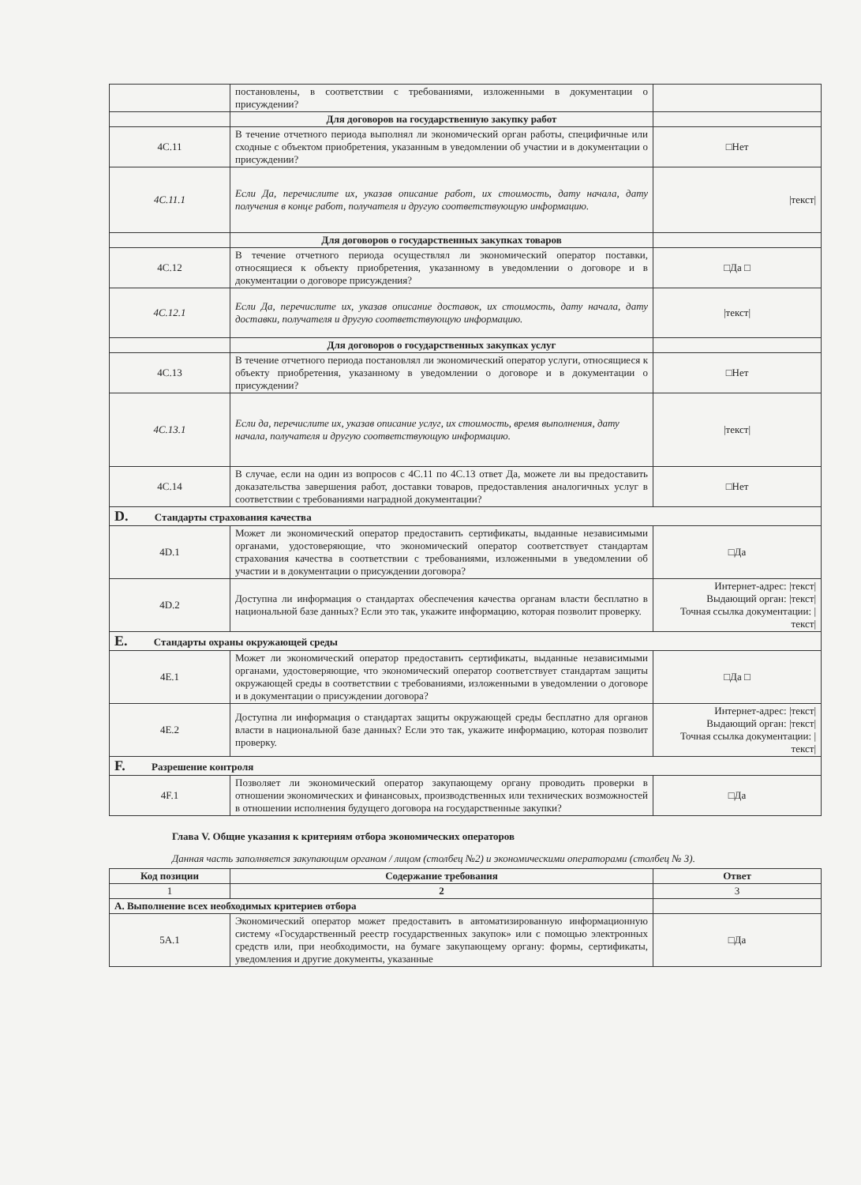| | постановлены, в соответствии с требованиями, изложенными в документации о присуждении? | |
| | Для договоров на государственную закупку работ | |
| 4C.11 | В течение отчетного периода выполнял ли экономический орган работы, специфичные или сходные с объектом приобретения, указанным в уведомлении об участии и в документации о присуждении? | □Нет |
| 4C.11.1 | Если Да, перечислите их, указав описание работ, их стоимость, дату начала, дату получения в конце работ, получателя и другую соответствующую информацию. | /текст/ |
| | Для договоров о государственных закупках товаров | |
| 4C.12 | В течение отчетного периода осуществлял ли экономический оператор поставки, относящиеся к объекту приобретения, указанному в уведомлении о договоре и в документации о договоре присуждения? | □Да □ |
| 4C.12.1 | Если Да, перечислите их, указав описание доставок, их стоимость, дату начала, дату доставки, получателя и другую соответствующую информацию. | /текст/ |
| | Для договоров о государственных закупках услуг | |
| 4C.13 | В течение отчетного периода постановлял ли экономический оператор услуги, относящиеся к объекту приобретения, указанному в уведомлении о договоре и в документации о присуждении? | □Нет |
| 4C.13.1 | Если да, перечислите их, указав описание услуг, их стоимость, время выполнения, дату начала, получателя и другую соответствующую информацию. | /текст/ |
| 4C.14 | В случае, если на один из вопросов с 4C.11 по 4C.13 ответ Да, можете ли вы предоставить доказательства завершения работ, доставки товаров, предоставления аналогичных услуг в соответствии с требованиями наградной документации? | □Нет |
| D. Стандарты страхования качества | | |
| 4D.1 | Может ли экономический оператор предоставить сертификаты, выданные независимыми органами, удостоверяющие, что экономический оператор соответствует стандартам страхования качества в соответствии с требованиями, изложенными в уведомлении об участии и в документации о присуждении договора? | □Да |
| 4D.2 | Доступна ли информация о стандартах обеспечения качества органам власти бесплатно в национальной базе данных? Если это так, укажите информацию, которая позволит проверку. | Интернет-адрес: /текст/ Выдающий орган: /текст/ Точная ссылка документации: /текст/ |
| E. Стандарты охраны окружающей среды | | |
| 4E.1 | Может ли экономический оператор предоставить сертификаты, выданные независимыми органами, удостоверяющие, что экономический оператор соответствует стандартам защиты окружающей среды в соответствии с требованиями, изложенными в уведомлении о договоре и в документации о присуждении договора? | □Да □ |
| 4E.2 | Доступна ли информация о стандартах защиты окружающей среды бесплатно для органов власти в национальной базе данных? Если это так, укажите информацию, которая позволит проверку. | Интернет-адрес: /текст/ Выдающий орган: /текст/ Точная ссылка документации: /текст/ |
| F. Разрешение контроля | | |
| 4F.1 | Позволяет ли экономический оператор закупающему органу проводить проверки в отношении экономических и финансовых, производственных или технических возможностей в отношении исполнения будущего договора на государственные закупки? | □Да |
Глава V. Общие указания к критериям отбора экономических операторов
Данная часть заполняется закупающим органом / лицом (столбец №2) и экономическими операторами (столбец № 3).
| Код позиции | Содержание требования | Ответ |
| --- | --- | --- |
| 1 | 2 | 3 |
| A. Выполнение всех необходимых критериев отбора | | |
| 5A.1 | Экономический оператор может предоставить в автоматизированную информационную систему «Государственный реестр государственных закупок» или с помощью электронных средств или, при необходимости, на бумаге закупающему органу: формы, сертификаты, уведомления и другие документы, указанные | □Да |